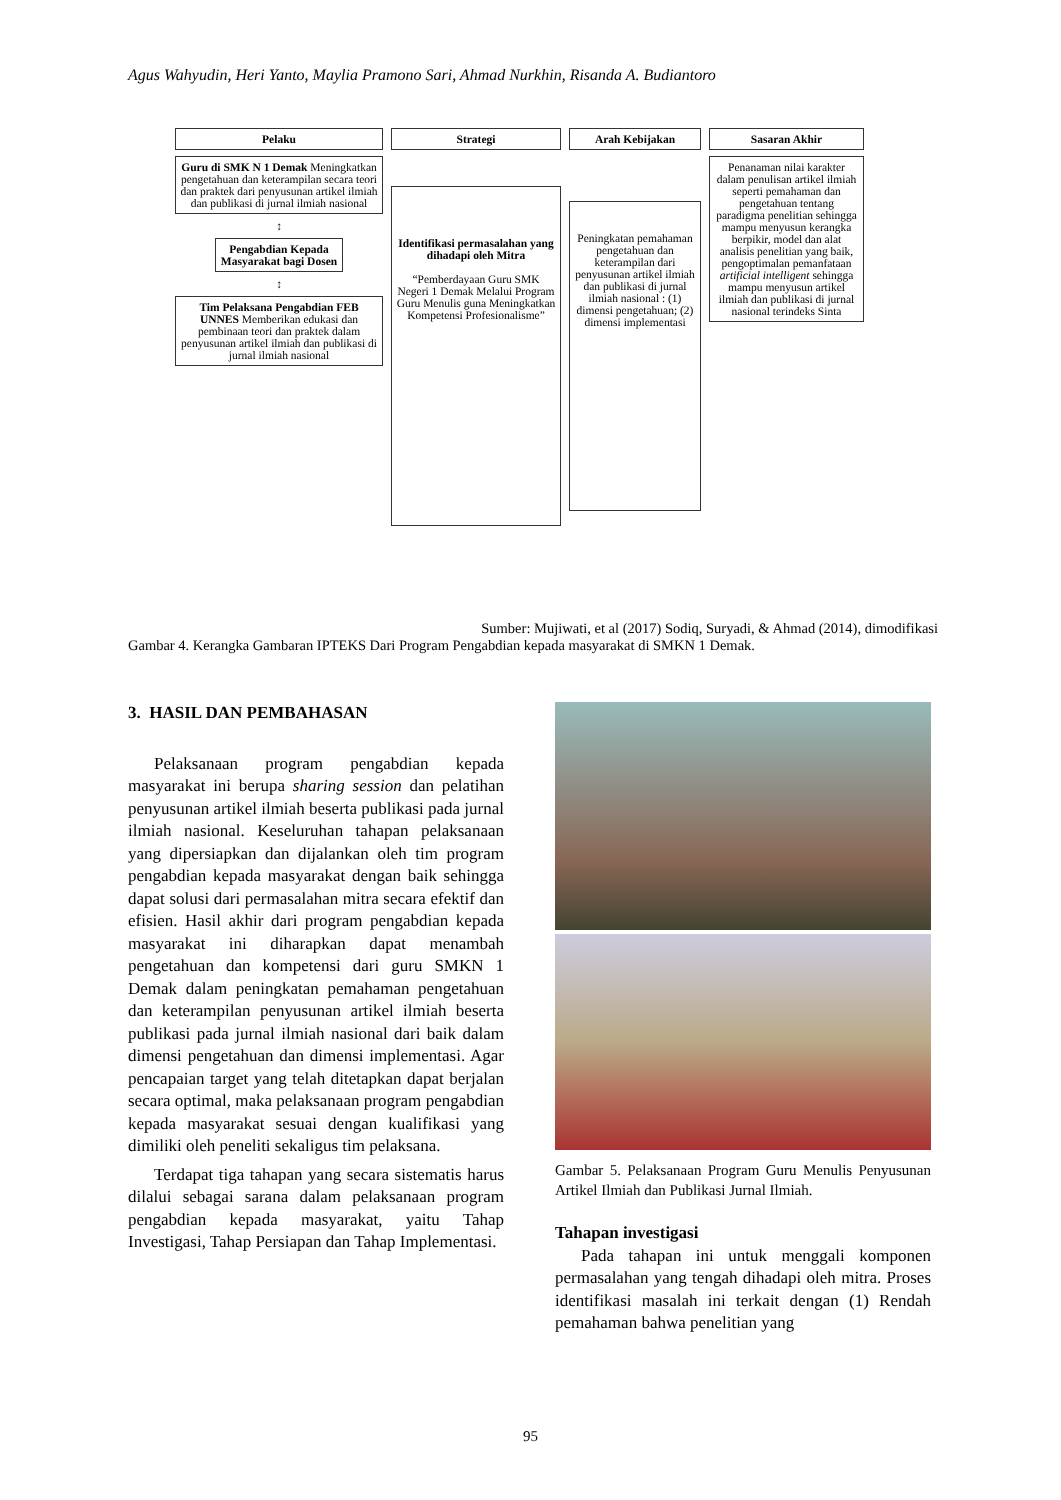Agus Wahyudin, Heri Yanto, Maylia Pramono Sari, Ahmad Nurkhin, Risanda A. Budiantoro
Pelaku
Guru di SMK N 1 Demak Meningkatkan pengetahuan dan keterampilan secara teori dan praktek dari penyusunan artikel ilmiah dan publikasi di jurnal ilmiah nasional
↕
Pengabdian Kepada Masyarakat bagi Dosen
↕
Tim Pelaksana Pengabdian FEB UNNES Memberikan edukasi dan pembinaan teori dan praktek dalam penyusunan artikel ilmiah dan publikasi di jurnal ilmiah nasional
Strategi
Identifikasi permasalahan yang dihadapi oleh Mitra
“Pemberdayaan Guru SMK Negeri 1 Demak Melalui Program Guru Menulis guna Meningkatkan Kompetensi Profesionalisme”
Arah Kebijakan
Peningkatan pemahaman pengetahuan dan keterampilan dari penyusunan artikel ilmiah dan publikasi di jurnal ilmiah nasional : (1) dimensi pengetahuan; (2) dimensi implementasi
Sasaran Akhir
Penanaman nilai karakter dalam penulisan artikel ilmiah seperti pemahaman dan pengetahuan tentang paradigma penelitian sehingga mampu menyusun kerangka berpikir, model dan alat analisis penelitian yang baik, pengoptimalan pemanfataan artificial intelligent sehingga mampu menyusun artikel ilmiah dan publikasi di jurnal nasional terindeks Sinta
Sumber: Mujiwati, et al (2017) Sodiq, Suryadi, & Ahmad (2014), dimodifikasi
Gambar 4. Kerangka Gambaran IPTEKS Dari Program Pengabdian kepada masyarakat di SMKN 1 Demak.
3. HASIL DAN PEMBAHASAN
Pelaksanaan program pengabdian kepada masyarakat ini berupa sharing session dan pelatihan penyusunan artikel ilmiah beserta publikasi pada jurnal ilmiah nasional. Keseluruhan tahapan pelaksanaan yang dipersiapkan dan dijalankan oleh tim program pengabdian kepada masyarakat dengan baik sehingga dapat solusi dari permasalahan mitra secara efektif dan efisien. Hasil akhir dari program pengabdian kepada masyarakat ini diharapkan dapat menambah pengetahuan dan kompetensi dari guru SMKN 1 Demak dalam peningkatan pemahaman pengetahuan dan keterampilan penyusunan artikel ilmiah beserta publikasi pada jurnal ilmiah nasional dari baik dalam dimensi pengetahuan dan dimensi implementasi. Agar pencapaian target yang telah ditetapkan dapat berjalan secara optimal, maka pelaksanaan program pengabdian kepada masyarakat sesuai dengan kualifikasi yang dimiliki oleh peneliti sekaligus tim pelaksana.
Terdapat tiga tahapan yang secara sistematis harus dilalui sebagai sarana dalam pelaksanaan program pengabdian kepada masyarakat, yaitu Tahap Investigasi, Tahap Persiapan dan Tahap Implementasi.
Gambar 5. Pelaksanaan Program Guru Menulis Penyusunan Artikel Ilmiah dan Publikasi Jurnal Ilmiah.
Tahapan investigasi
Pada tahapan ini untuk menggali komponen permasalahan yang tengah dihadapi oleh mitra. Proses identifikasi masalah ini terkait dengan (1) Rendah pemahaman bahwa penelitian yang
95